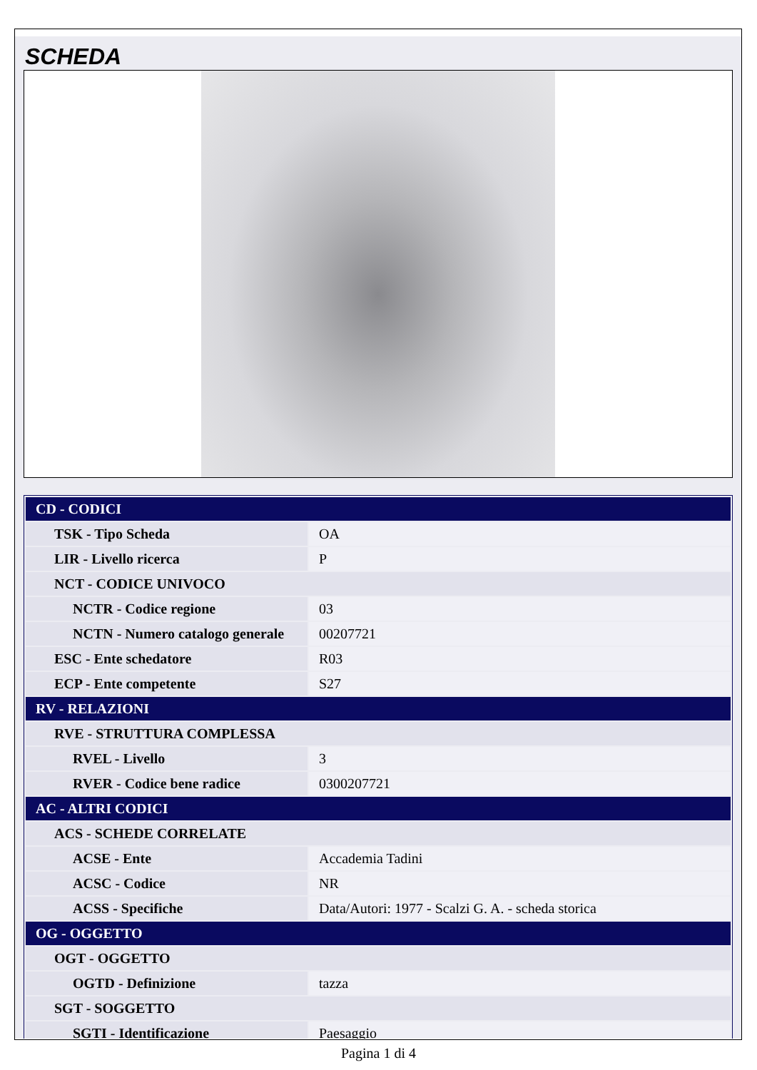SCHEDA
| CD - CODICI | |
| TSK - Tipo Scheda | OA |
| LIR - Livello ricerca | P |
| NCT - CODICE UNIVOCO | |
| NCTR - Codice regione | 03 |
| NCTN - Numero catalogo generale | 00207721 |
| ESC - Ente schedatore | R03 |
| ECP - Ente competente | S27 |
| RV - RELAZIONI | |
| RVE - STRUTTURA COMPLESSA | |
| RVEL - Livello | 3 |
| RVER - Codice bene radice | 0300207721 |
| AC - ALTRI CODICI | |
| ACS - SCHEDE CORRELATE | |
| ACSE - Ente | Accademia Tadini |
| ACSC - Codice | NR |
| ACSS - Specifiche | Data/Autori: 1977 - Scalzi G. A. - scheda storica |
| OG - OGGETTO | |
| OGT - OGGETTO | |
| OGTD - Definizione | tazza |
| SGT - SOGGETTO | |
| SGTI - Identificazione | Paesaggio |
Pagina 1 di 4